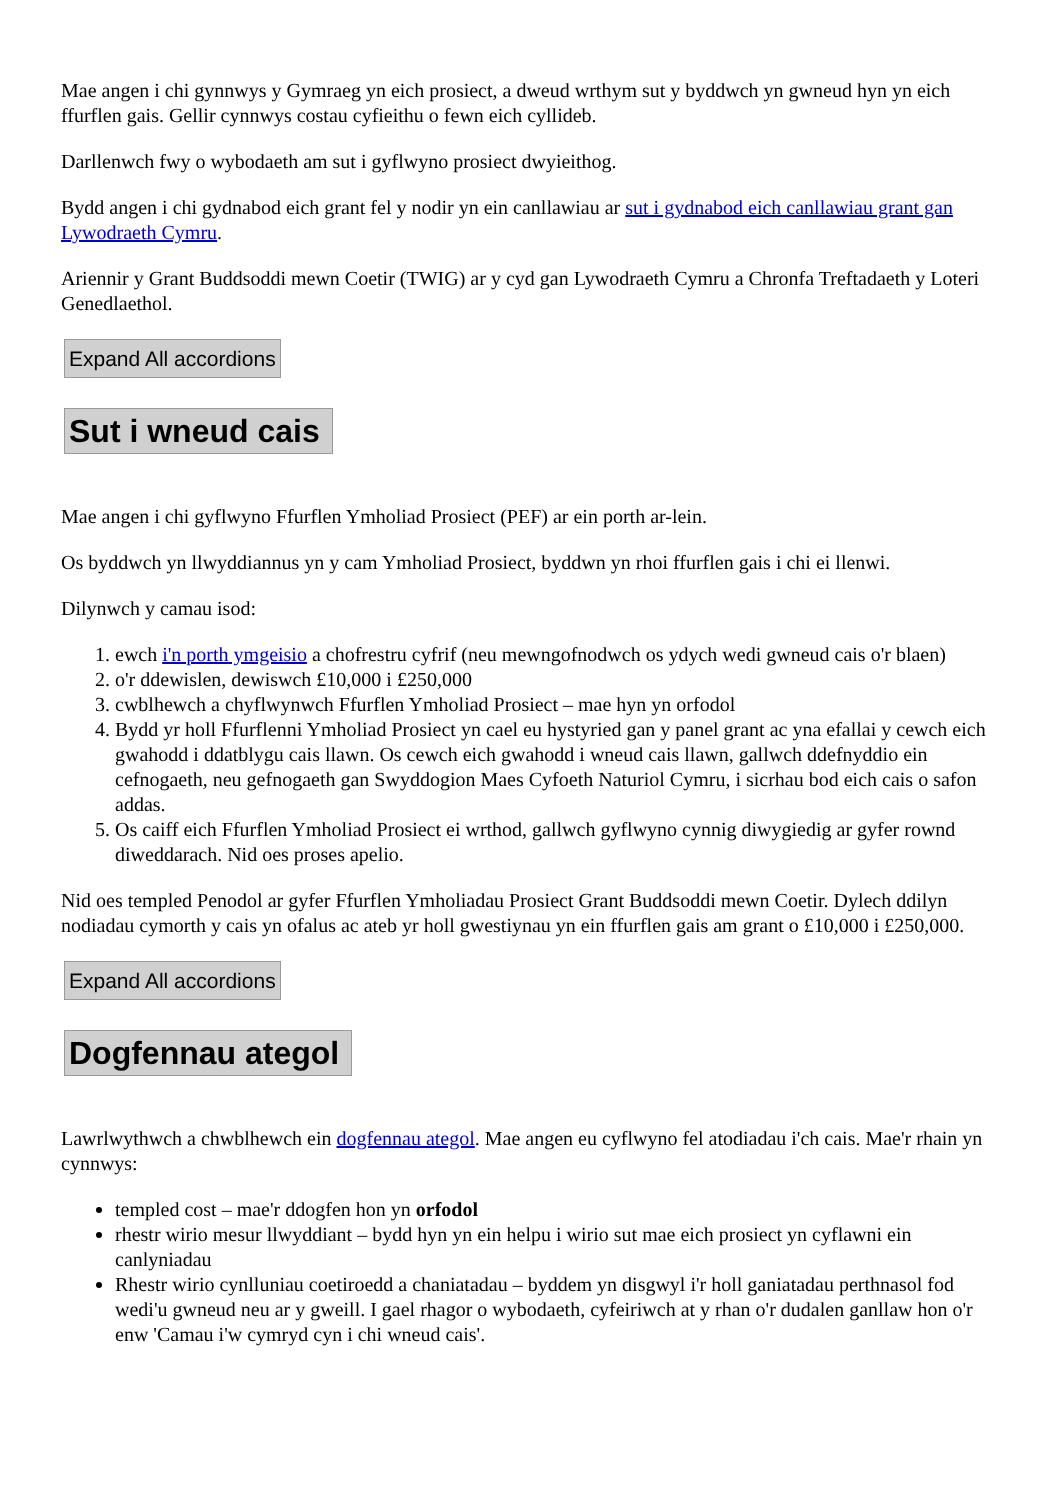Mae angen i chi gynnwys y Gymraeg yn eich prosiect, a dweud wrthym sut y byddwch yn gwneud hyn yn eich ffurflen gais. Gellir cynnwys costau cyfieithu o fewn eich cyllideb.
Darllenwch fwy o wybodaeth am sut i gyflwyno prosiect dwyieithog.
Bydd angen i chi gydnabod eich grant fel y nodir yn ein canllawiau ar sut i gydnabod eich canllawiau grant gan Lywodraeth Cymru.
Ariennir y Grant Buddsoddi mewn Coetir (TWIG) ar y cyd gan Lywodraeth Cymru a Chronfa Treftadaeth y Loteri Genedlaethol.
Expand All accordions
Sut i wneud cais
Mae angen i chi gyflwyno Ffurflen Ymholiad Prosiect (PEF) ar ein porth ar-lein.
Os byddwch yn llwyddiannus yn y cam Ymholiad Prosiect, byddwn yn rhoi ffurflen gais i chi ei llenwi.
Dilynwch y camau isod:
1. ewch i'n porth ymgeisio a chofrestru cyfrif (neu mewngofnodwch os ydych wedi gwneud cais o'r blaen)
2. o'r ddewislen, dewiswch £10,000 i £250,000
3. cwblhewch a chyflwynwch Ffurflen Ymholiad Prosiect – mae hyn yn orfodol
4. Bydd yr holl Ffurflenni Ymholiad Prosiect yn cael eu hystyried gan y panel grant ac yna efallai y cewch eich gwahodd i ddatblygu cais llawn. Os cewch eich gwahodd i wneud cais llawn, gallwch ddefnyddio ein cefnogaeth, neu gefnogaeth gan Swyddogion Maes Cyfoeth Naturiol Cymru, i sicrhau bod eich cais o safon addas.
5. Os caiff eich Ffurflen Ymholiad Prosiect ei wrthod, gallwch gyflwyno cynnig diwygiedig ar gyfer rownd diweddarach. Nid oes proses apelio.
Nid oes templed Penodol ar gyfer Ffurflen Ymholiadau Prosiect Grant Buddsoddi mewn Coetir. Dylech ddilyn nodiadau cymorth y cais yn ofalus ac ateb yr holl gwestiynau yn ein ffurflen gais am grant o £10,000 i £250,000.
Expand All accordions
Dogfennau ategol
Lawrlwythwch a chwblhewch ein dogfennau ategol. Mae angen eu cyflwyno fel atodiadau i'ch cais. Mae'r rhain yn cynnwys:
templed cost – mae'r ddogfen hon yn orfodol
rhestr wirio mesur llwyddiant – bydd hyn yn ein helpu i wirio sut mae eich prosiect yn cyflawni ein canlyniadau
Rhestr wirio cynlluniau coetiroedd a chaniatadau – byddem yn disgwyl i'r holl ganiatadau perthnasol fod wedi'u gwneud neu ar y gweill. I gael rhagor o wybodaeth, cyfeiriwch at y rhan o'r dudalen ganllaw hon o'r enw 'Camau i'w cymryd cyn i chi wneud cais'.